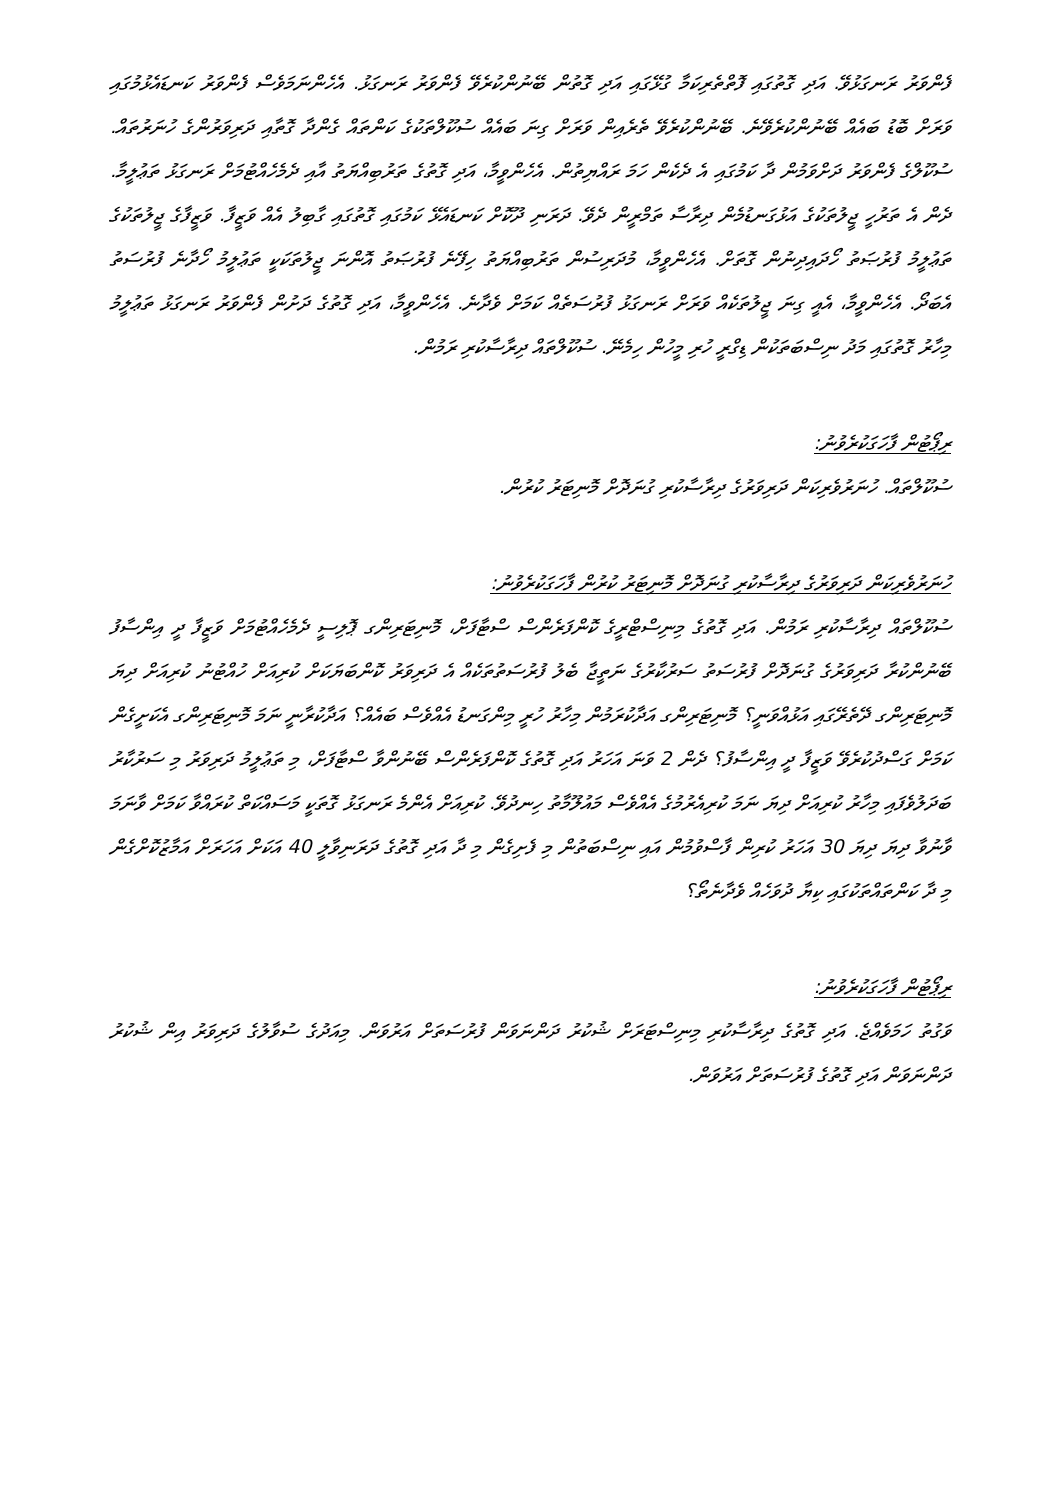ފެންވަރު ރަނގަޅުވޭ. އަދި ގޮތުގައި ފޮތްތެރިކަމާ ގުޅޭގައި އަދި ގޮތުން ބޭނުންކުރެވޭ ފެންވަރު ރަނގަޅު. އެހެންނަމަވެސް ފެންވަރު ކަނޑައެޅުމުގައި ވަރަށް ބޮޑު ބައެއް ބޭނުންކުރެވޭނެ. ބޭނުންކުރެވޭ ތެރެއިން ވަރަށް ގިނަ ބައެއް ސުކޫލްތަކުގެ ކަންތައް ގެންދާ ގޮތާއި ދަރިވަރުންގެ ހުނަރުތައް. ސުކޫލްގެ ފެންވަރު ދަށްވަމުން ދާ ކަމުގައި އެ ދެކެން ހަމަ ރައްޔިތުން. އެހެންވީމާ، އަދި ގޮތުގެ ތަރުބިއްޔަތު އާއި ދެމެހެއްޓުމަށް ރަނގަޅު ތަޢުލީމާ. ދެން އެ ތަރުހީ ޖީލުތަކުގެ އަޅުގަނޑުމެން ދިރާސާ ތަމްރީން ދެވޭ. ދަރަނި ދޫކޮށް ކަނޑައެޅޭ ކަމުގައި ގޮތުގައި ގާބިލު އެއް ވަޒީފާ. ވަޒީފާގެ ޖީލުތަކުގެ ތަޢުލީމު ފުރުޞަތު ހޯދައިދިނުން ގޮތަށް. އެހެންވީމާ، މުދަރިސުން ތަރުބިއްޔަތު ހިފޭނެ ފުރުޞަތު އޮންނަ ޖީލުތަކަކީ ތަޢުލީމު ހޯދާނެ ފުރުސަތު އެބަދޯ. އެހެންވީމާ، އެއީ ގިނަ ޖީލުތަކެއް ވަރަށް ރަނގަޅު ފުރުސަތެއް ކަމަށް ވެދާނެ. އެހެންވީމާ، އަދި ގޮތުގެ ދަށުން ފެންވަރު ރަނގަޅު ތަޢުލީމު މިހާރު ގޮތުގައި މަދު ނިސްބަތަކުން ޑިގްރީ ހުރި މީހުން ހިމެނޭ. ސުކޫލްތައް ދިރާސާކުރި ރަމުން.
ރިޕޯޓުން ފާހަގަކުރެވުނު:
ސުކޫލްތައް. ހުނަރުވެރިކަން ދަރިވަރުގެ ދިރާސާކުރި ގުނަދޮށް މޮނިޓަރު ކުރުން.
ހުނަރުވެރިކަން ދަރިވަރުގެ ދިރާސާކުރި ގުނަދޮށް މޮނިޓަރު ކުރުން ފާހަގަކުރެވުނު:
ސުކޫލްތައް ދިރާސާކުރި ރަމުން. އަދި ގޮތުގެ މިނިސްޓްރީގެ ކޮންފަރެންސް ސްޓާފަށް، މޮނިޓަރިންގ ޕޮލިސީ ދެމެހެއްޓުމަށް ވަޒީފާ ދީ އިންސާފު ބޭނުންކުރާ ދަރިވަރުގެ ގުނަދޮށް ފުރުސަތު ސަރުކާރުގެ ނަތީޖާ ބެލު ފުރުސަތުތަކެއް އެ ދަރިވަރު ކޮންބަޔަކަށް ކުރިއަށް ހުއްޓުނު ކުރިއަށް ދިޔަ މޮނިޓަރިންގ ދޭތެރޭގައި އަޅުއްވަނީ؟ މޮނިޓަރިންގ އަދާކުރަމުން މިހާރު ހުރީ މިންގަނޑު އެއްވެސް ބައެއް؟ އަދާކުރާނީ ނަމަ މޮނިޓަރިންގ އެކަށީގެން ކަމަށް ގަސްދުކުރެވޭ ވަޒީފާ ދީ އިންސާފު؟ ދެން 2 ވަނަ އަހަރު އަދި ގޮތުގެ ކޮންފަރެންސް ބޭނުންވާ ސްޓާފަށް، މި ތަޢުލީމު ދަރިވަރު މި ސަރުކާރު ބަދަލުވެފައި މިހާރު ކުރިއަށް ދިޔަ ނަމަ ކުރިއެރުމުގެ އެއްވެސް މައުލޫމާތު ހިނދުވޭ. ކުރިއަށް އެންމެ ރަނގަޅު ގޮތަކީ މަސައްކަތް ކުރައްވާ ކަމަށް ވާނަމަ ވާނުވާ ދިޔަ ދިޔަ 30 އަހަރު ކުރިން ފާސްވުމުން އައި ނިސްބަތުން މި ފެށިގެން މި ދާ އަދި ގޮތުގެ ދަރަނިވާލީ 40 އަކަށް އަހަރަށް އަމާޒުކޮށްގެން މި ދާ ކަންތައްތަކުގައި ކިޔާ ދުވަހެއް ވެދާނެތޯ؟
ރިޕޯޓުން ފާހަގަކުރެވުނު:
ވަގުތު ހަމަވެއްޖެ. އަދި ގޮތުގެ ދިރާސާކުރި މިނިސްޓަރަށް ޝުކުރު ދަންނަވަން ފުރުސަތަށް އަރުވަން. މިއަދުގެ ސުވާލުގެ ދަރިވަރު އިން ޝުކުރު ދަންނަވަން އަދި ގޮތުގެ ފުރުސަތަށް އަރުވަން.